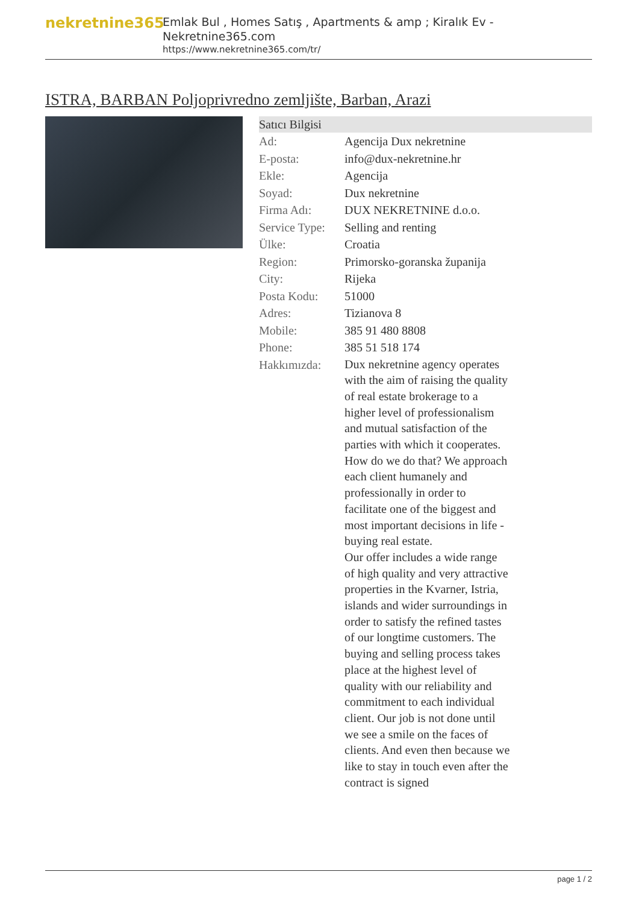nekretnine365
Emlak Bul , Homes Satış , Apartments & amp ; Kiralık Ev - Nekretnine365.com
https://www.nekretnine365.com/tr/
ISTRA, BARBAN Poljoprivredno zemljište, Barban, Arazi
| Satıcı Bilgisi | | |
| --- | --- | --- |
| Ad: | Agencija Dux nekretnine | |
| E-posta: | info@dux-nekretnine.hr | |
| Ekle: | Agencija | |
| Soyad: | Dux nekretnine | |
| Firma Adı: | DUX NEKRETNINE d.o.o. | |
| Service Type: | Selling and renting | |
| Ülke: | Croatia | |
| Region: | Primorsko-goranska županija | |
| City: | Rijeka | |
| Posta Kodu: | 51000 | |
| Adres: | Tizianova 8 | |
| Mobile: | 385 91 480 8808 | |
| Phone: | 385 51 518 174 | |
| Hakkımızda: | Dux nekretnine agency operates with the aim of raising the quality of real estate brokerage to a higher level of professionalism and mutual satisfaction of the parties with which it cooperates. How do we do that? We approach each client humanely and professionally in order to facilitate one of the biggest and most important decisions in life - buying real estate. Our offer includes a wide range of high quality and very attractive properties in the Kvarner, Istria, islands and wider surroundings in order to satisfy the refined tastes of our longtime customers. The buying and selling process takes place at the highest level of quality with our reliability and commitment to each individual client. Our job is not done until we see a smile on the faces of clients. And even then because we like to stay in touch even after the contract is signed | |
page 1 / 2